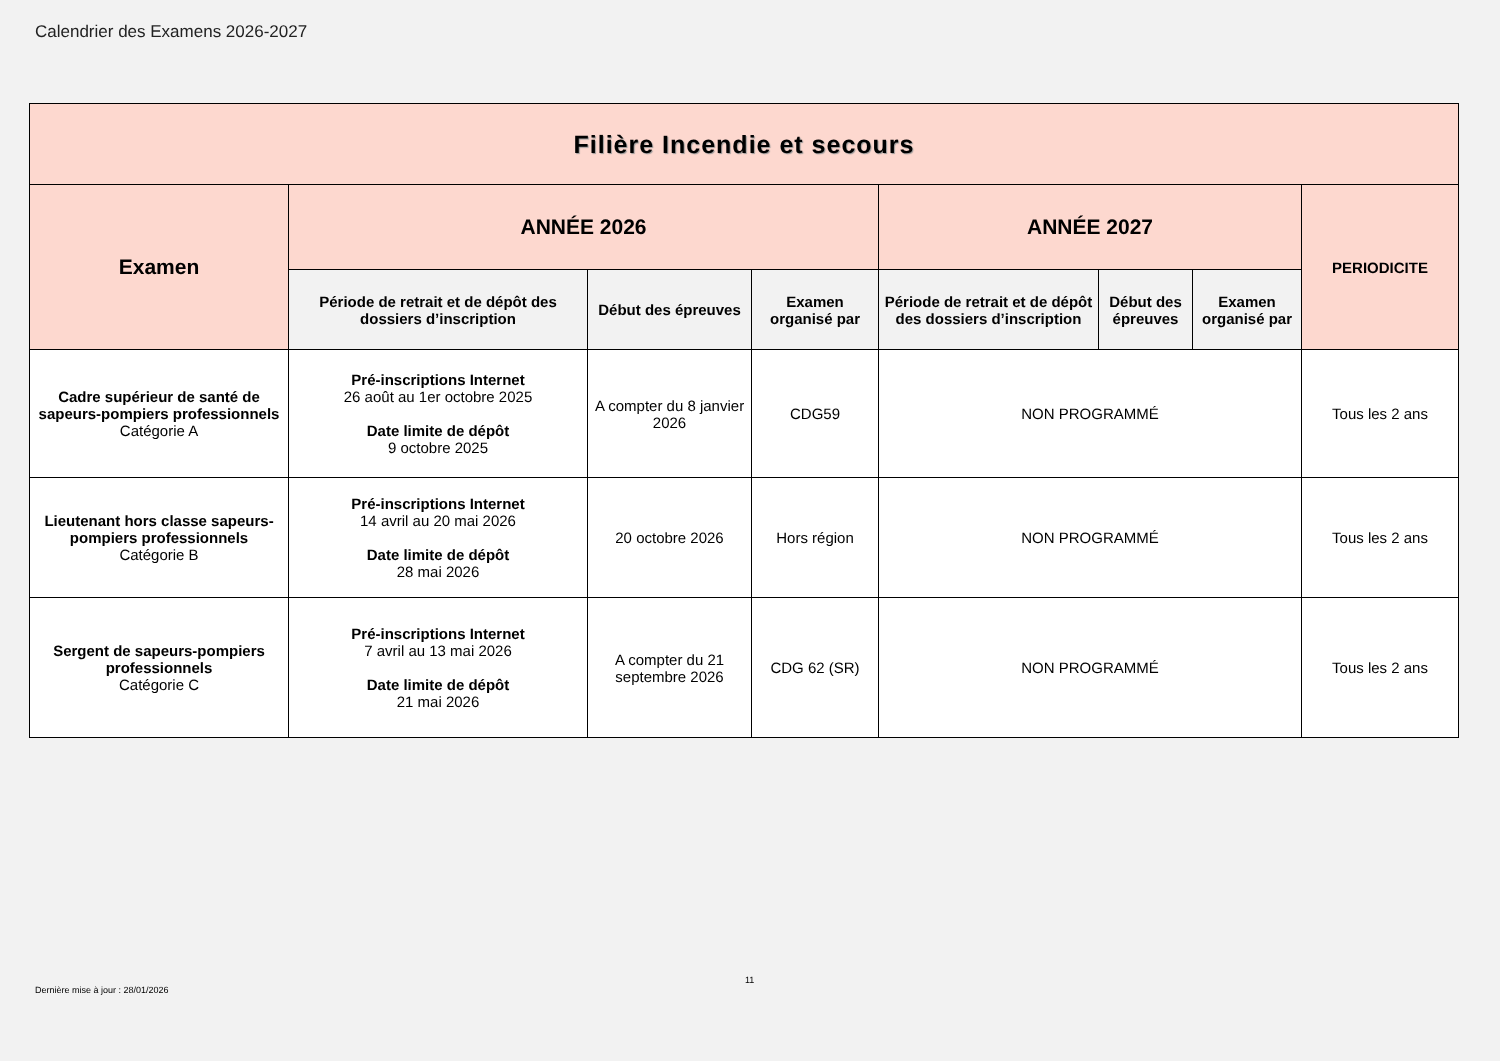Calendrier des Examens 2026-2027
| Filière Incendie et secours | | | | | | | |
| --- | --- | --- | --- | --- | --- | --- | --- |
| Examen | ANNÉE 2026 | | | ANNÉE 2027 | | | PERIODICITE |
| | Période de retrait et de dépôt des dossiers d’inscription | Début des épreuves | Examen organisé par | Période de retrait et de dépôt des dossiers d’inscription | Début des épreuves | Examen organisé par | |
| Cadre supérieur de santé de sapeurs-pompiers professionnels Catégorie A | Pré-inscriptions Internet 26 août au 1er octobre 2025 Date limite de dépôt 9 octobre 2025 | A compter du 8 janvier 2026 | CDG59 | NON PROGRAMMÉ | | | Tous les 2 ans |
| Lieutenant hors classe sapeurs-pompiers professionnels Catégorie B | Pré-inscriptions Internet 14 avril au 20 mai 2026 Date limite de dépôt 28 mai 2026 | 20 octobre 2026 | Hors région | NON PROGRAMMÉ | | | Tous les 2 ans |
| Sergent de sapeurs-pompiers professionnels Catégorie C | Pré-inscriptions Internet 7 avril au 13 mai 2026 Date limite de dépôt 21 mai 2026 | A compter du 21 septembre 2026 | CDG 62 (SR) | NON PROGRAMMÉ | | | Tous les 2 ans |
11
Dernière mise à jour : 28/01/2026